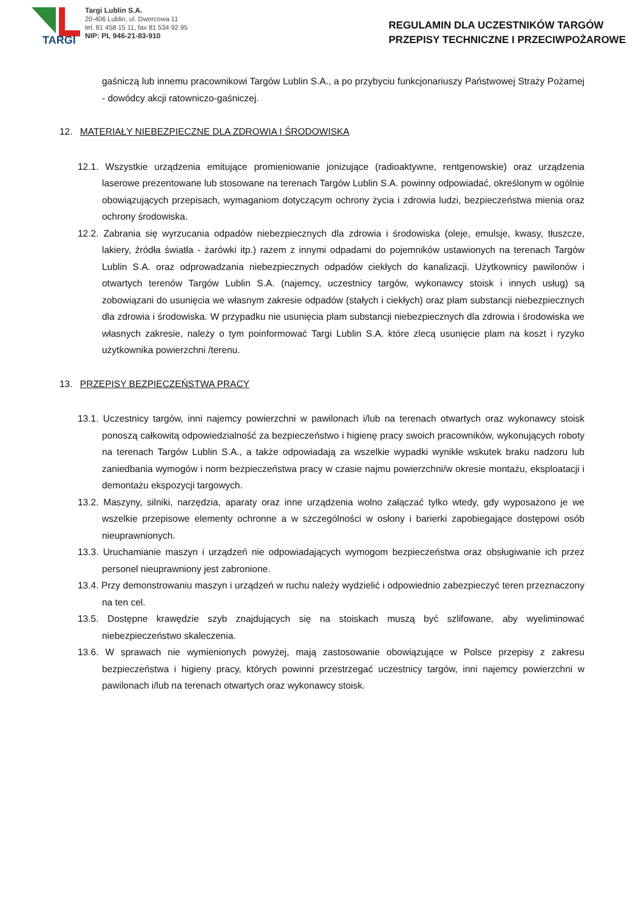TARGI
Targi Lublin S.A.
20-406 Lublin, ul. Dworcowa 11
tel. 81 458 15 11, fax 81 534 92 95
NIP: PL 946-21-83-910
REGULAMIN DLA UCZESTNIKÓW TARGÓW
PRZEPISY TECHNICZNE I PRZECIWPOŻAROWE
gaśniczą lub innemu pracownikowi Targów Lublin S.A., a po przybyciu funkcjonariuszy Państwowej Straży Pożarnej - dowódcy akcji ratowniczo-gaśniczej.
12. MATERIAŁY NIEBEZPIECZNE DLA ZDROWIA I ŚRODOWISKA
12.1. Wszystkie urządzenia emitujące promieniowanie jonizujące (radioaktywne, rentgenowskie) oraz urządzenia laserowe prezentowane lub stosowane na terenach Targów Lublin S.A. powinny odpowiadać, określonym w ogólnie obowiązujących przepisach, wymaganiom dotyczącym ochrony życia i zdrowia ludzi, bezpieczeństwa mienia oraz ochrony środowiska.
12.2. Zabrania się wyrzucania odpadów niebezpiecznych dla zdrowia i środowiska (oleje, emulsje, kwasy, tłuszcze, lakiery, źródła światła - żarówki itp.) razem z innymi odpadami do pojemników ustawionych na terenach Targów Lublin S.A. oraz odprowadzania niebezpiecznych odpadów ciekłych do kanalizacji. Użytkownicy pawilonów i otwartych terenów Targów Lublin S.A. (najemcy, uczestnicy targów, wykonawcy stoisk i innych usług) są zobowiązani do usunięcia we własnym zakresie odpadów (stałych i ciekłych) oraz plam substancji niebezpiecznych dla zdrowia i środowiska. W przypadku nie usunięcia plam substancji niebezpiecznych dla zdrowia i środowiska we własnych zakresie, należy o tym poinformować Targi Lublin S.A. które zlecą usunięcie plam na koszt i ryzyko użytkownika powierzchni /terenu.
13. PRZEPISY BEZPIECZEŃSTWA PRACY
13.1. Uczestnicy targów, inni najemcy powierzchni w pawilonach i/lub na terenach otwartych oraz wykonawcy stoisk ponoszą całkowitą odpowiedzialność za bezpieczeństwo i higienę pracy swoich pracowników, wykonujących roboty na terenach Targów Lublin S.A., a także odpowiadają za wszelkie wypadki wynikłe wskutek braku nadzoru lub zaniedbania wymogów i norm bezpieczeństwa pracy w czasie najmu powierzchni/w okresie montażu, eksploatacji i demontażu ekspozycji targowych.
13.2. Maszyny, silniki, narzędzia, aparaty oraz inne urządzenia wolno załączać tylko wtedy, gdy wyposażono je we wszelkie przepisowe elementy ochronne a w szczególności w osłony i barierki zapobiegające dostępowi osób nieuprawnionych.
13.3. Uruchamianie maszyn i urządzeń nie odpowiadających wymogom bezpieczeństwa oraz obsługiwanie ich przez personel nieuprawniony jest zabronione.
13.4. Przy demonstrowaniu maszyn i urządzeń w ruchu należy wydzielić i odpowiednio zabezpieczyć teren przeznaczony na ten cel.
13.5. Dostępne krawędzie szyb znajdujących się na stoiskach muszą być szlifowane, aby wyeliminować niebezpieczeństwo skaleczenia.
13.6. W sprawach nie wymienionych powyżej, mają zastosowanie obowiązujące w Polsce przepisy z zakresu bezpieczeństwa i higieny pracy, których powinni przestrzegać uczestnicy targów, inni najemcy powierzchni w pawilonach i/lub na terenach otwartych oraz wykonawcy stoisk.